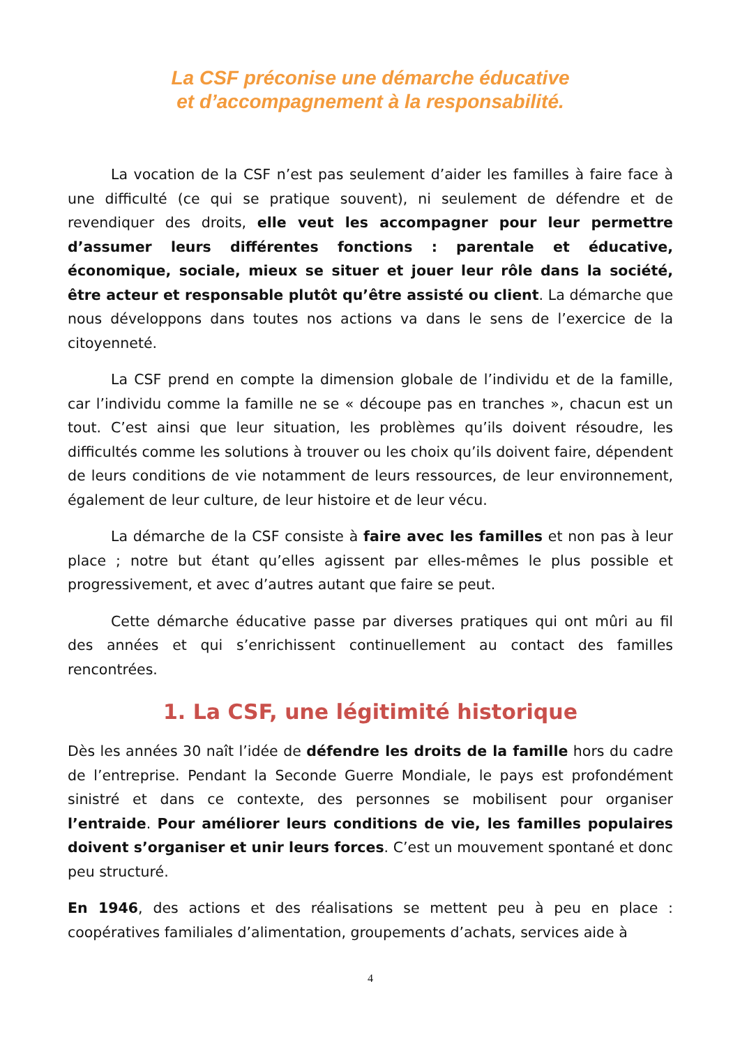La CSF préconise une démarche éducative
et d’accompagnement à la responsabilité.
La vocation de la CSF n’est pas seulement d’aider les familles à faire face à une difficulté (ce qui se pratique souvent), ni seulement de défendre et de revendiquer des droits, elle veut les accompagner pour leur permettre d’assumer leurs différentes fonctions : parentale et éducative, économique, sociale, mieux se situer et jouer leur rôle dans la société, être acteur et responsable plutôt qu’être assisté ou client. La démarche que nous développons dans toutes nos actions va dans le sens de l’exercice de la citoyenneté.
La CSF prend en compte la dimension globale de l’individu et de la famille, car l’individu comme la famille ne se « découpe pas en tranches », chacun est un tout. C’est ainsi que leur situation, les problèmes qu’ils doivent résoudre, les difficultés comme les solutions à trouver ou les choix qu’ils doivent faire, dépendent de leurs conditions de vie notamment de leurs ressources, de leur environnement, également de leur culture, de leur histoire et de leur vécu.
La démarche de la CSF consiste à faire avec les familles et non pas à leur place ; notre but étant qu’elles agissent par elles-mêmes le plus possible et progressivement, et avec d’autres autant que faire se peut.
Cette démarche éducative passe par diverses pratiques qui ont mûri au fil des années et qui s’enrichissent continuellement au contact des familles rencontrées.
1. La CSF, une légitimité historique
Dès les années 30 naît l’idée de défendre les droits de la famille hors du cadre de l’entreprise. Pendant la Seconde Guerre Mondiale, le pays est profondément sinistré et dans ce contexte, des personnes se mobilisent pour organiser l’entraide. Pour améliorer leurs conditions de vie, les familles populaires doivent s’organiser et unir leurs forces. C’est un mouvement spontané et donc peu structuré.
En 1946, des actions et des réalisations se mettent peu à peu en place : coopératives familiales d’alimentation, groupements d’achats, services aide à
4